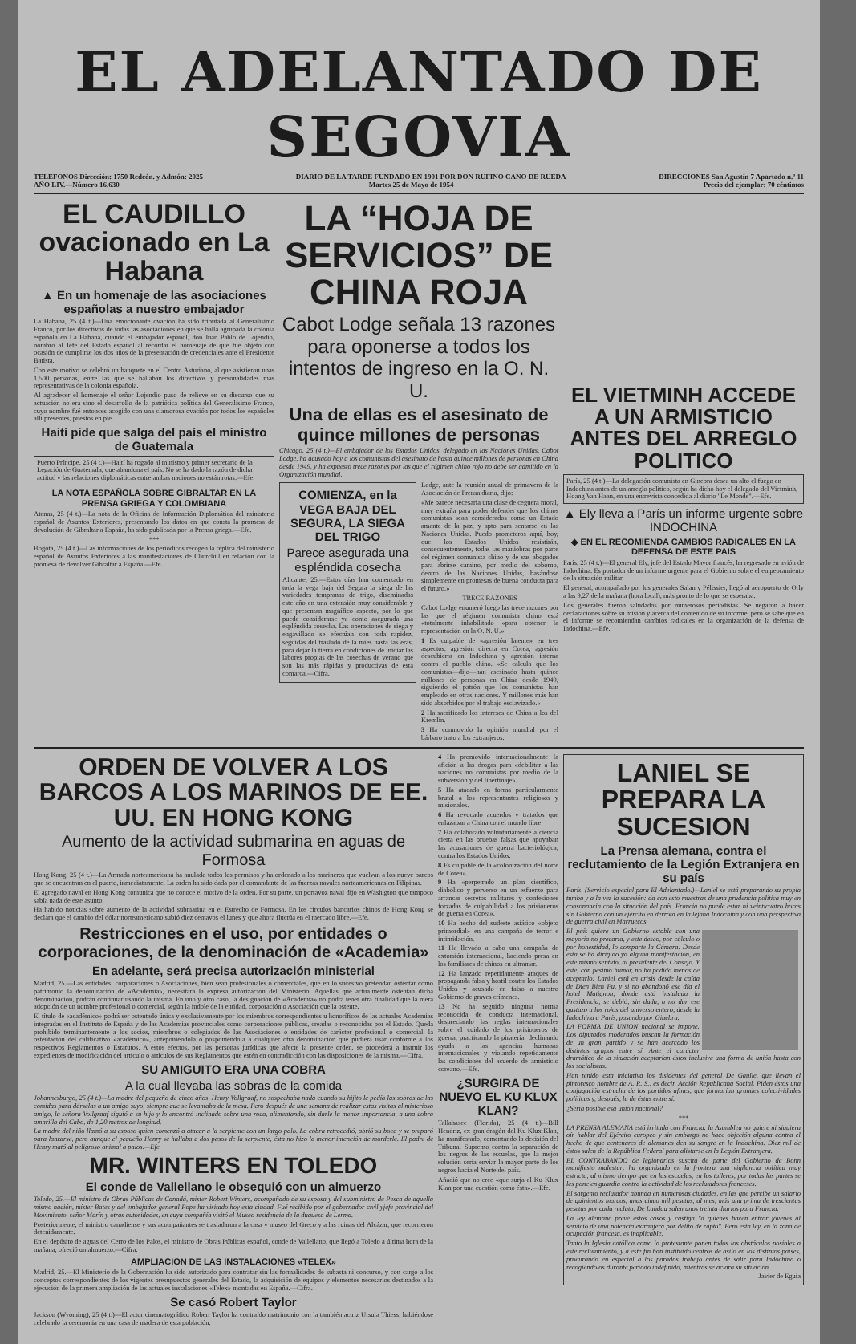EL ADELANTADO DE SEGOVIA
TELEFONOS Dirección: 1750 Redcón. y Admón: 2025 DIARIO DE LA TARDE FUNDADO EN 1901 POR DON RUFINO CANO DE RUEDA DIRECCIONES San Agustín 7 Apartado n.º 11
AÑO LIV.—Número 16.630 Martes 25 de Mayo de 1954 Precio del ejemplar: 70 céntimos
EL CAUDILLO ovacionado en La Habana
▲ En un homenaje de las asociaciones españolas a nuestro embajador
La Habana, 25 (4 t.)—Una emocionante ovación ha sido tributada al Generalísimo Franco, por los directivos de todas las asociaciones en que se halla agrupada la colonia española en La Habana, cuando el embajador español, don Juan Pablo de Lojendio, nombró al Jefe del Estado español al recordar el homenaje de que fué objeto con ocasión de cumplirse los dos años de la presentación de credenciales ante el Presidente Batista.
Con este motivo se celebró un banquete en el Centro Asturiano, al que asistieron unas 1.500 personas, entre las que se hallaban los directivos y personalidades más representativas de la colonia española.
Al agradecer el homenaje el señor Lojendio puso de relieve en su discurso que su actuación no era sino el desarrollo de la patriótica política del Generalísimo Franco, cuyo nombre fué entonces acogido con una clamorosa ovación por todos los españoles allí presentes, puestos en pie.
Haití pide que salga del país el ministro de Guatemala
Puerto Príncipe, 25 (4 t.)—Haití ha rogado al ministro y primer secretario de la Legación de Guatemala, que abandona el país. No se ha dado la razón de dicha actitud y las relaciones diplomáticas entre ambas naciones no están rotas.—Efe.
LA NOTA ESPAÑOLA SOBRE GIBRALTAR EN LA PRENSA GRIEGA Y COLOMBIANA
Atenas, 25 (4 t.)—La nota de la Oficina de Información Diplomática del ministerio español de Asuntos Exteriores, presentando los datos en que consta la promesa de devolución de Gibraltar a España, ha sido publicada por la Prensa griega.—Efe.
***
Bogotá, 25 (4 t.)—Las informaciones de los periódicos recogen la réplica del ministerio español de Asuntos Exteriores a las manifestaciones de Churchill en relación con la promesa de devolver Gibraltar a España.—Efe.
LA “HOJA DE SERVICIOS” DE CHINA ROJA
Cabot Lodge señala 13 razones para oponerse a todos los intentos de ingreso en la O. N. U.
Una de ellas es el asesinato de quince millones de personas
Chicago, 25 (4 t.)—El embajador de los Estados Unidos, delegado en las Naciones Unidas, Cabot Lodge, ha acusado hoy a los comunistas del asesinato de hasta quince millones de personas en China desde 1949, y ha expuesto trece razones por las que el régimen chino rojo no debe ser admitido en la Organización mundial.
COMIENZA, en la VEGA BAJA DEL SEGURA, LA SIEGA DEL TRIGO
Parece asegurada una espléndida cosecha
Alicante, 25.—Estos días han comenzado en toda la vega baja del Segura la siega de las variedades tempranas de trigo, diseminadas este año en una extensión muy considerable y que presentan magnífico aspecto, por lo que puede considerarse ya como asegurada una espléndida cosecha. Las operaciones de siega y engavillado se efectúan con toda rapidez, seguidas del traslado de la mies hasta las eras, para dejar la tierra en condiciones de iniciar las labores propias de las cosechas de verano que son las más rápidas y productivas de esta comarca.—Cifra.
Lodge, ante la reunión anual de primavera de la Asociación de Prensa diaria, dijo:
«Me parece necesaria una clase de ceguera moral, muy extraña para poder defender que los chinos comunistas sean considerados como un Estado amante de la paz, y apto para sentarse en las Naciones Unidas. Puedo prometeros aquí, hoy, que los Estados Unidos resistirán, consecuentemente, todas las maniobras por parte del régimen comunista chino y de sus abogados para abrirse camino, por medio del soborno, dentro de las Naciones Unidas, basándose simplemente en promesas de buena conducta para el futuro.»
TRECE RAZONES
Cabot Lodge enumeró luego las trece razones por las que el régimen comunista chino está «totalmente inhabilitado «para obtener la representación en la O. N. U.»
1 Es culpable de «agresión latente» en tres aspectos: agresión directa en Corea; agresión descubierta en Indochina y agresión interna contra el pueblo chino. «Se calcula que los comunistas—dijo—han asesinado hasta quince millones de personas en China desde 1949, siguiendo el patrón que los comunistas han empleado en otras naciones. Y millones más han sido absorbidos por el trabajo esclavizado.»
2 Ha sacrificado los intereses de China a los del Kremlin.
3 Ha conmovido la opinión mundial por el bárbaro trato a los extranjeros.
EL VIETMINH ACCEDE A UN ARMISTICIO ANTES DEL ARREGLO POLITICO
París, 25 (4 t.)—La delegación comunista en Ginebra desea un alto el fuego en Indochina antes de un arreglo político, según ha dicho hoy el delegado del Vietminh, Hoang Van Haan, en una entrevista concedida al diario "Le Monde".—Efe.
▲ Ely lleva a París un informe urgente sobre INDOCHINA
◆ EN EL RECOMIENDA CAMBIOS RADICALES EN LA DEFENSA DE ESTE PAIS
París, 25 (4 t.)—El general Ely, jefe del Estado Mayor francés, ha regresado en avión de Indochina. Es portador de un informe urgente para el Gobierno sobre el empeoramiento de la situación militar.
El general, acompañado por los generales Salan y Pélissier, llegó al aeropuerto de Orly a las 9,27 de la mañana (hora local), más pronto de lo que se esperaba.
Los generales fueron saludados por numerosos periodistas. Se negaron a hacer declaraciones sobre su misión y acerca del contenido de su informe, pero se sabe que en el informe se recomiendan cambios radicales en la organización de la defensa de Indochina.—Efe.
ORDEN DE VOLVER A LOS BARCOS A LOS MARINOS DE EE. UU. EN HONG KONG
Aumento de la actividad submarina en aguas de Formosa
Hong Kong, 25 (4 t.)—La Armada norteamericana ha anulado todos los permisos y ha ordenado a los marineros que vuelvan a los nueve barcos que se encuentran en el puerto, inmediatamente. La orden ha sido dada por el comandante de las fuerzas navales norteamericanas en Filipinas.
El agregado naval en Hong Kong comunica que no conoce el motivo de la orden. Por su parte, un portavoz naval dijo en Wáshigton que tampoco sabía nada de este asunto.
Ha habido noticias sobre aumento de la actividad submarina en el Estrecho de Formosa. En los círculos bancarios chinos de Hong Kong se declara que el cambio del dólar norteamericano subió diez centavos el lunes y que ahora fluctúa en el mercado libre.—Efe.
Restricciones en el uso, por entidades o corporaciones, de la denominación de «Academia»
En adelante, será precisa autorización ministerial
Madrid, 25.—Las entidades, corporaciones o Asociaciones, bien sean profesionales o comerciales, que en lo sucesivo pretendan ostentar como patrimonio la denominación de «Academia», necesitará la expresa autorización del Ministerio. Aquellas que actualmente ostentan dicha denominación, podrán continuar usando la misma. En uno y otro caso, la designación de «Academia» no podrá tener otra finalidad que la mera adopción de un nombre profesional o comercial, según la índole de la entidad, corporación o Asociación que la ostente.
El título de «académico» podrá ser ostentado única y exclusivamente por los miembros correspondientes u honoríficos de las actuales Academias integradas en el Instituto de España y de las Academias provinciales como corporaciones públicas, creadas o reconocidas por el Estado. Queda prohibido terminantemente a los socios, miembros o colegiados de las Asociaciones o entidades de carácter profesional o comercial, la ostentación del calificativo «académico», anteponiéndola o posponiéndola a cualquier otra denominación que pudiera usar conforme a los respectivos Reglamentos o Estatutos. A estos efectos, por las personas jurídicas que afecte la presente orden, se procederá a instruir los expedientes de modificación del artículo o artículos de sus Reglamentos que estén en contradicción con las disposiciones de la misma.—Cifra.
SU AMIGUITO ERA UNA COBRA
A la cual llevaba las sobras de la comida
Johannesburgo, 25 (4 t.)—La madre del pequeño de cinco años, Henry Vollgraaf, no sospechaba nada cuando su hijito le pedía las sobras de las comidas para dárselas a un amigo suyo, siempre que se levantaba de la mesa. Pero después de una semana de realizar estas visitas al misterioso amigo, la señora Vollgraaf siguió a su hijo y lo encontró inclinado sobre una roca, alimentando, sin darle la menor importancia, a una cobra amarilla del Cabo, de 1,20 metros de longitud.
La madre del niño llamó a su esposo quien comenzó a atacar a la serpiente con un largo palo. La cobra retrocedió, abrió su boca y se preparó para lanzarse, pero aunque el pequeño Henry se hallaba a dos pasos de la serpiente, ésta no hizo la menor intención de morderle. El padre de Henry mató al peligroso animal a palos.—Efe.
MR. WINTERS EN TOLEDO
El conde de Vallellano le obsequió con un almuerzo
Toledo, 25.—El ministro de Obras Públicas de Canadá, míster Robert Winters, acompañado de su esposa y del subministro de Pesca de aquella mismo nación, míster Bates y del embajador general Pope ha visitado hoy esta ciudad. Fué recibido por el gobernador civil yjefe provincial del Movimiento, señor Marín y otras autoridades, en cuya compañía visitó el Museo residencia de la duquesa de Lerma.
Posteriormente, el ministro canadiense y sus acompañantes se trasladaron a la casa y museo del Greco y a las ruinas del Alcázar, que recorrieron detenidamente.
En el depósito de aguas del Cerro de los Palos, el ministro de Obras Públicas español, conde de Vallellano, que llegó a Toledo a última hora de la mañana, ofreció un almuerzo.—Cifra.
AMPLIACION DE LAS INSTALACIONES «TELEX»
Madrid, 25.—El Ministerio de la Gobernación ha sido autorizado para contratar sin las formalidades de subasta ni concurso, y con cargo a los conceptos correspondientes de los vigentes presupuestos generales del Estado, la adquisición de equipos y elementos necesarios destinados a la ejecución de la primera ampliación de las actuales instalaciones «Telex» montadas en España.—Cifra.
Se casó Robert Taylor
Jackson (Wyoming), 25 (4 t.)—El actor cinematográfico Robert Taylor ha contraído matrimonio con la también actriz Ursula Thiess, habiéndose celebrado la ceremonia en una casa de madera de esta población.
4 Ha promovido internacionalmente la afición a las drogas para «debilitar a las naciones no comunistas por medio de la subversión y del libertinaje».
5 Ha atacado en forma particularmente brutal a los representantes religiosos y misionales.
6 Ha revocado acuerdos y tratados que enlazaban a China con el mundo libre.
7 Ha colaborado voluntariamente a ciencia cierta en las pruebas falsas que apoyaban las acusaciones de guerra bacteriológica, contra los Estados Unidos.
8 Es culpable de la «colonización del norte de Corea».
9 Ha «perpetrado un plan científico, diabólico y perverso en un esfuerzo para arrancar secretos militares y confesiones forzadas de culpabilidad a los prisioneros de guerra en Corea».
10 Ha hecho del sudeste asiático «objeto primordial» en una campaña de terror e intimidación.
11 Ha llevado a cabo una campaña de extorsión internacional, haciendo presa en los familiares de chinos en ultramar.
12 Ha lanzado repetidamente ataques de propaganda falsa y hostil contra los Estados Unidos y acusado en falso a nuestro Gobierno de graves crímenes.
13 No ha seguido ninguna norma reconocida de conducta internacional, despreciando las reglas internacionales sobre el cuidado de los prisioneros de guerra, practicando la piratería, declinando ayuda a las agencias humanas internacionales y violando repetidamente las condiciones del acuerdo de armisticio coreano.—Efe.
¿SURGIRA DE NUEVO EL KU KLUX KLAN?
Tallahasee (Florida), 25 (4 t.)—Bill Hendriz, ex gran dragón del Ku Klux Klan, ha manifestado, comentando la decisión del Tribunal Supremo contra la separación de los negros de las escuelas, que la mejor solución sería enviar la mayor parte de los negros hacia el Norte del país.
Añadió que no cree «que surja el Ku Klux Klan por una cuestión como ésta».—Efe.
LANIEL SE PREPARA LA SUCESION
La Prensa alemana, contra el reclutamiento de la Legión Extranjera en su país
París. (Servicio especial para El Adelantado.)—Laniel se está preparando su propia tumba y a la vez la sucesión: da con esto muestras de una prudencia política muy en consonancia con la situación del país. Francia no puede estar ni veinticuatro horas sin Gobierno con un ejército en derrota en la lejana Indochina y con una perspectiva de guerra civil en Marruecos.
El país quiere un Gobierno estable con una mayoría no precaria, y este deseo, por cálculo o por honestidad, lo comparte la Cámara. Desde ésta se ha dirigido ya alguna manifestación, en este mismo sentido, al presidente del Consejo. Y éste, con pésimo humor, no ha podido menos de aceptarlo: Laniel está en crisis desde la caída de Dien Bien Fu, y si no abandonó ese día el hotel Matignon, donde está instalada la Presidencia, se debió, sin duda, a no dar ese gustazo a los rojos del universo entero, desde la Indochina a París, pasando por Ginebra.
LA FORMA DE UNION nacional se impone. Los diputados moderados buscan la formación de un gran partido y se han acercado los distintos grupos entre sí. Ante el carácter dramático de la situación aceptarían éstos inclusive una forma de unión hasta con los socialistas.
Han tenido esta iniciativa los disidentes del general De Gaulle, que llevan el pintoresco nombre de A. R. S., es decir, Acción Republicana Social. Piden éstos una conjugación estrecha de los partidos afines, que formarían grandes colectividades políticas y, después, la de éstas entre sí.
¿Sería posible esa unión nacional?
***
LA PRENSA ALEMANA está irritada con Francia: la Asamblea no quiere ni siquiera oír hablar del Ejército europeo y sin embargo no hace objeción alguna contra el hecho de que centenares de alemanes den su sangre en la Indochina. Diez mil de éstos salen de la República Federal para alistarse en la Legión Extranjera.
EL CONTRABANDO de legionarios suscita de parte del Gobierno de Bonn manifiesto malestar: ha organizado en la frontera una vigilancia política muy estricta, al mismo tiempo que en las escuelas, en los talleres, por todas las partes se les pone en guardia contra la actividad de los reclutadores franceses.
El sargento reclutador abunda en numerosas ciudades, en las que percibe un salario de quinientos marcos, unas cinco mil pesetas, al mes, más una prima de trescientas pesetas por cada recluta. De Landau salen unos treinta diarios para Francia.
La ley alemana prevé estos casos y castiga "a quienes hacen entrar jóvenes al servicio de una potencia extranjera por delito de rapto". Pero esta ley, en la zona de ocupación francesa, es inaplicable.
Tanto la Iglesia católica como la protestante ponen todos los obstáculos posibles a este reclutamiento, y a este fin han instituido centros de asilo en los distintos países, procurando en especial a los parados trabajo antes de salir para Indochina o recogiéndolos durante período indefinido, mientras se aclara su situación.
Javier de Eguía